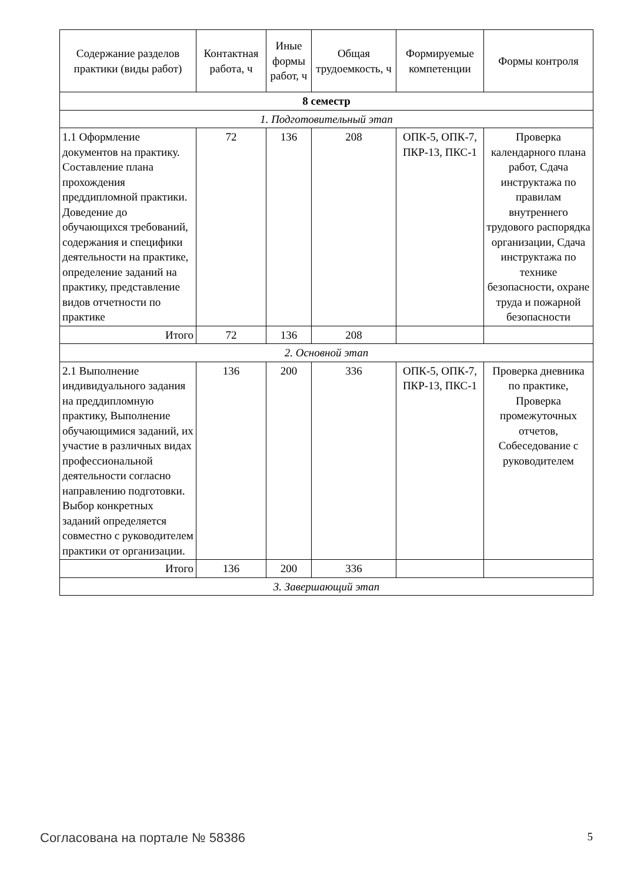| Содержание разделов практики (виды работ) | Контактная работа, ч | Иные формы работ, ч | Общая трудоемкость, ч | Формируемые компетенции | Формы контроля |
| --- | --- | --- | --- | --- | --- |
| 8 семестр | | | | | |
| 1. Подготовительный этап | | | | | |
| 1.1 Оформление документов на практику. Составление плана прохождения преддипломной практики. Доведение до обучающихся требований, содержания и специфики деятельности на практике, определение заданий на практику, представление видов отчетности по практике | 72 | 136 | 208 | ОПК-5, ОПК-7, ПКР-13, ПКС-1 | Проверка календарного плана работ, Сдача инструктажа по правилам внутреннего трудового распорядка организации, Сдача инструктажа по технике безопасности, охране труда и пожарной безопасности |
| Итого | 72 | 136 | 208 | | |
| 2. Основной этап | | | | | |
| 2.1 Выполнение индивидуального задания на преддипломную практику, Выполнение обучающимися заданий, их участие в различных видах профессиональной деятельности согласно направлению подготовки. Выбор конкретных заданий определяется совместно с руководителем практики от организации. | 136 | 200 | 336 | ОПК-5, ОПК-7, ПКР-13, ПКС-1 | Проверка дневника по практике, Проверка промежуточных отчетов, Собеседование с руководителем |
| Итого | 136 | 200 | 336 | | |
| 3. Завершающий этап | | | | | |
Согласована на портале № 58386 5